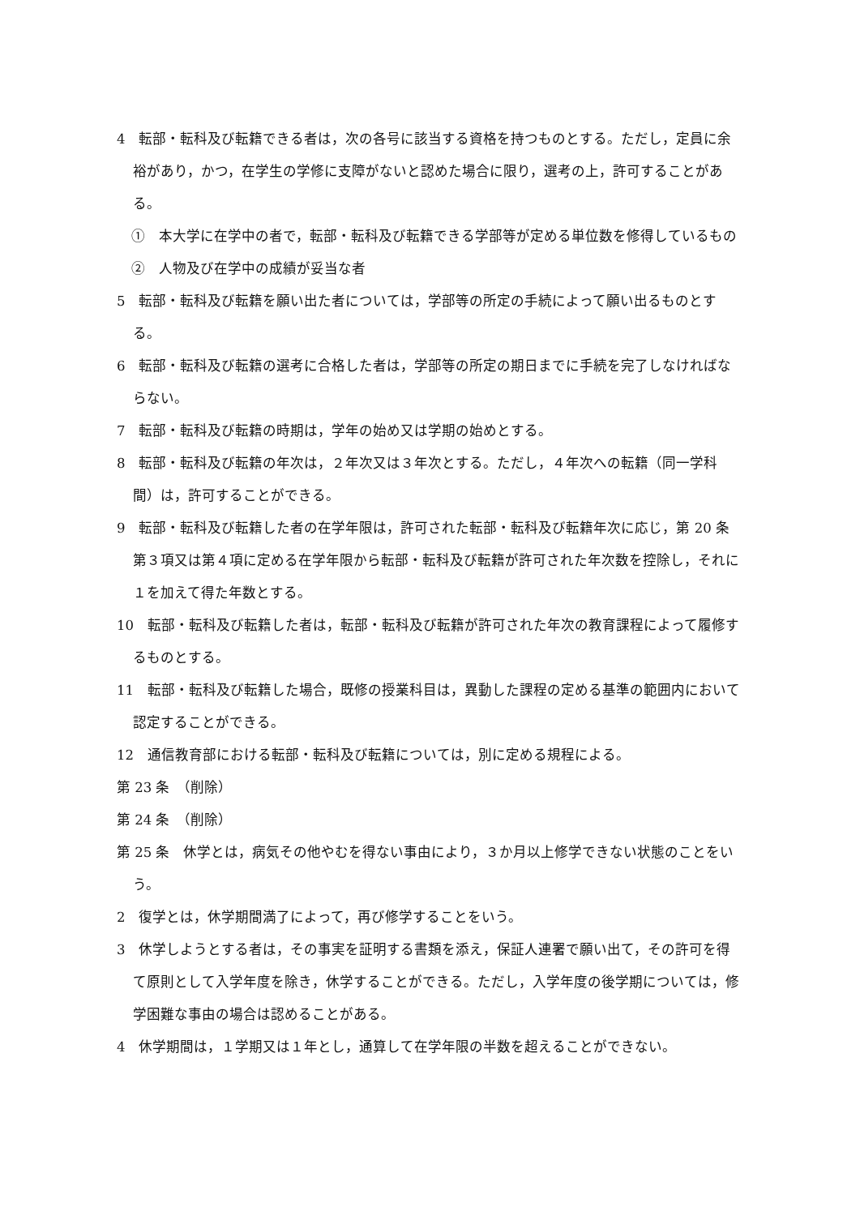4　転部・転科及び転籍できる者は，次の各号に該当する資格を持つものとする。ただし，定員に余裕があり，かつ，在学生の学修に支障がないと認めた場合に限り，選考の上，許可することがある。
①　本大学に在学中の者で，転部・転科及び転籍できる学部等が定める単位数を修得しているもの
②　人物及び在学中の成績が妥当な者
5　転部・転科及び転籍を願い出た者については，学部等の所定の手続によって願い出るものとする。
6　転部・転科及び転籍の選考に合格した者は，学部等の所定の期日までに手続を完了しなければならない。
7　転部・転科及び転籍の時期は，学年の始め又は学期の始めとする。
8　転部・転科及び転籍の年次は，２年次又は３年次とする。ただし，４年次への転籍（同一学科間）は，許可することができる。
9　転部・転科及び転籍した者の在学年限は，許可された転部・転科及び転籍年次に応じ，第 20 条第３項又は第４項に定める在学年限から転部・転科及び転籍が許可された年次数を控除し，それに１を加えて得た年数とする。
10　転部・転科及び転籍した者は，転部・転科及び転籍が許可された年次の教育課程によって履修するものとする。
11　転部・転科及び転籍した場合，既修の授業科目は，異動した課程の定める基準の範囲内において認定することができる。
12　通信教育部における転部・転科及び転籍については，別に定める規程による。
第 23 条　（削除）
第 24 条　（削除）
第 25 条　休学とは，病気その他やむを得ない事由により，３か月以上修学できない状態のことをいう。
2　復学とは，休学期間満了によって，再び修学することをいう。
3　休学しようとする者は，その事実を証明する書類を添え，保証人連署で願い出て，その許可を得て原則として入学年度を除き，休学することができる。ただし，入学年度の後学期については，修学困難な事由の場合は認めることがある。
4　休学期間は，１学期又は１年とし，通算して在学年限の半数を超えることができない。